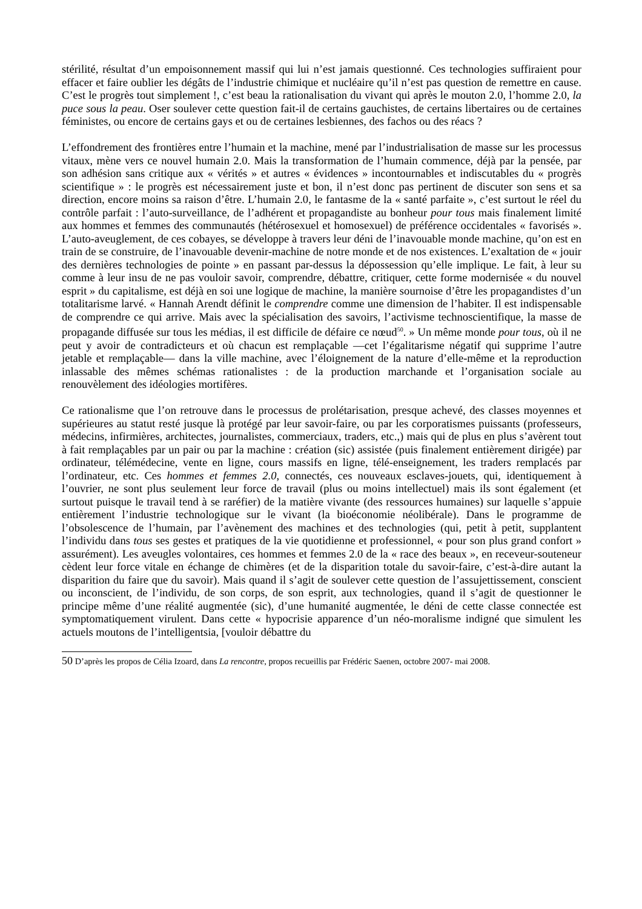stérilité, résultat d’un empoisonnement massif qui lui n’est jamais questionné. Ces technologies suffiraient pour effacer et faire oublier les dégâts de l’industrie chimique et nucléaire qu’il n’est pas question de remettre en cause. C’est le progrès tout simplement !, c’est beau la rationalisation du vivant qui après le mouton 2.0, l’homme 2.0, la puce sous la peau. Oser soulever cette question fait-il de certains gauchistes, de certains libertaires ou de certaines féministes, ou encore de certains gays et ou de certaines lesbiennes, des fachos ou des réacs ?
L’effondrement des frontières entre l’humain et la machine, mené par l’industrialisation de masse sur les processus vitaux, mène vers ce nouvel humain 2.0. Mais la transformation de l’humain commence, déjà par la pensée, par son adhésion sans critique aux « vérités » et autres « évidences » incontournables et indiscutables du « progrès scientifique » : le progrès est nécessairement juste et bon, il n’est donc pas pertinent de discuter son sens et sa direction, encore moins sa raison d’être. L’humain 2.0, le fantasme de la « santé parfaite », c’est surtout le réel du contrôle parfait : l’auto-surveillance, de l’adhérent et propagandiste au bonheur pour tous mais finalement limité aux hommes et femmes des communautés (hétérosexuel et homosexuel) de préférence occidentales « favorisés ». L’auto-aveuglement, de ces cobayes, se développe à travers leur déni de l’inavouable monde machine, qu’on est en train de se construire, de l’inavouable devenir-machine de notre monde et de nos existences. L’exaltation de « jouir des dernières technologies de pointe » en passant par-dessus la dépossession qu’elle implique. Le fait, à leur su comme à leur insu de ne pas vouloir savoir, comprendre, débattre, critiquer, cette forme modernisée « du nouvel esprit » du capitalisme, est déjà en soi une logique de machine, la manière sournoise d’être les propagandistes d’un totalitarisme larvé. « Hannah Arendt définit le comprendre comme une dimension de l’habiter. Il est indispensable de comprendre ce qui arrive. Mais avec la spécialisation des savoirs, l’activisme technoscientifique, la masse de propagande diffusée sur tous les médias, il est difficile de défaire ce nœud<sup>50</sup>. » Un même monde pour tous, où il ne peut y avoir de contradicteurs et où chacun est remplaçable —cet l’égalitarisme négatif qui supprime l’autre jetable et remplaçable— dans la ville machine, avec l’éloignement de la nature d’elle-même et la reproduction inlassable des mêmes schémas rationalistes : de la production marchande et l’organisation sociale au renouvèlement des idéologies mortifères.
Ce rationalisme que l’on retrouve dans le processus de prolétarisation, presque achevé, des classes moyennes et supérieures au statut resté jusque là protégé par leur savoir-faire, ou par les corporatismes puissants (professeurs, médecins, infirmières, architectes, journalistes, commerciaux, traders, etc.,) mais qui de plus en plus s’avèrent tout à fait remplaçables par un pair ou par la machine : création (sic) assistée (puis finalement entièrement dirigée) par ordinateur, télémédecine, vente en ligne, cours massifs en ligne, télé-enseignement, les traders remplacés par l’ordinateur, etc. Ces hommes et femmes 2.0, connectés, ces nouveaux esclaves-jouets, qui, identiquement à l’ouvrier, ne sont plus seulement leur force de travail (plus ou moins intellectuel) mais ils sont également (et surtout puisque le travail tend à se raréfier) de la matière vivante (des ressources humaines) sur laquelle s’appuie entièrement l’industrie technologique sur le vivant (la bioéconomie néolibérale). Dans le programme de l’obsolescence de l’humain, par l’avènement des machines et des technologies (qui, petit à petit, supplantent l’individu dans tous ses gestes et pratiques de la vie quotidienne et professionnel, « pour son plus grand confort » assurément). Les aveugles volontaires, ces hommes et femmes 2.0 de la « race des beaux », en receveur-souteneur cèdent leur force vitale en échange de chimères (et de la disparition totale du savoir-faire, c’est-à-dire autant la disparition du faire que du savoir). Mais quand il s’agit de soulever cette question de l’assujettissement, conscient ou inconscient, de l’individu, de son corps, de son esprit, aux technologies, quand il s’agit de questionner le principe même d’une réalité augmentée (sic), d’une humanité augmentée, le déni de cette classe connectée est symptomatiquement virulent. Dans cette « hypocrisie apparence d’un néo-moralisme indigné que simulent les actuels moutons de l’intelligentsia, [vouloir débattre du
50 D’après les propos de Célia Izoard, dans La rencontre, propos recueillis par Frédéric Saenen, octobre 2007- mai 2008.